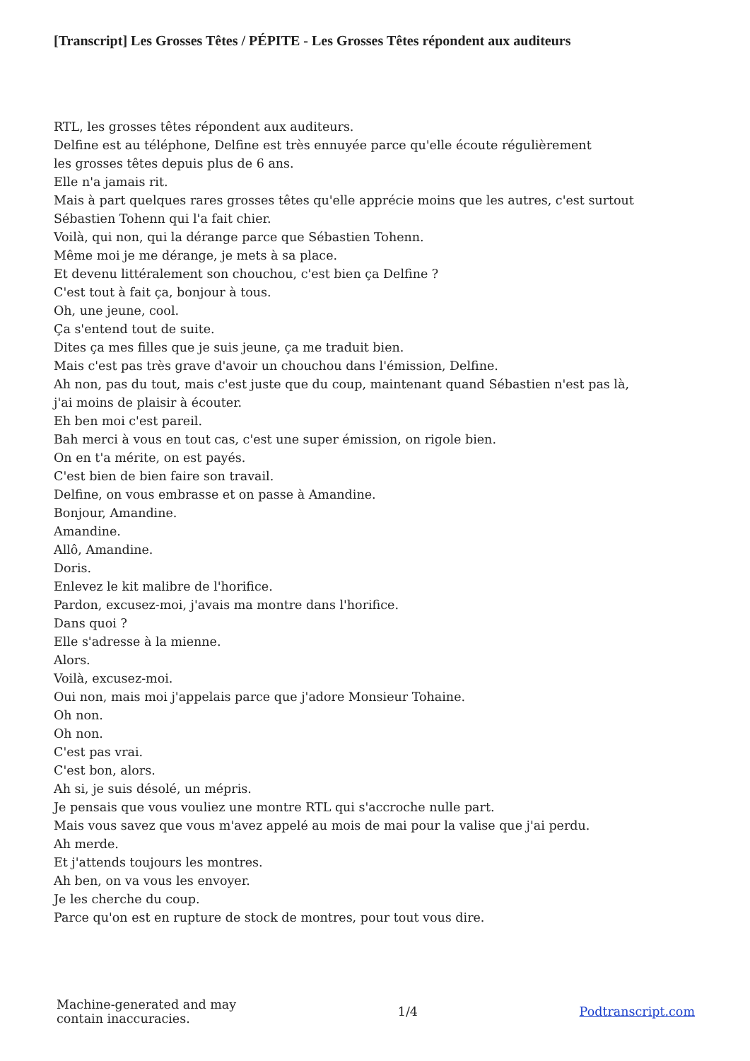[Transcript] Les Grosses Têtes / PÉPITE - Les Grosses Têtes répondent aux auditeurs
RTL, les grosses têtes répondent aux auditeurs.
Delfine est au téléphone, Delfine est très ennuyée parce qu'elle écoute régulièrement
les grosses têtes depuis plus de 6 ans.
Elle n'a jamais rit.
Mais à part quelques rares grosses têtes qu'elle apprécie moins que les autres, c'est surtout
Sébastien Tohenn qui l'a fait chier.
Voilà, qui non, qui la dérange parce que Sébastien Tohenn.
Même moi je me dérange, je mets à sa place.
Et devenu littéralement son chouchou, c'est bien ça Delfine ?
C'est tout à fait ça, bonjour à tous.
Oh, une jeune, cool.
Ça s'entend tout de suite.
Dites ça mes filles que je suis jeune, ça me traduit bien.
Mais c'est pas très grave d'avoir un chouchou dans l'émission, Delfine.
Ah non, pas du tout, mais c'est juste que du coup, maintenant quand Sébastien n'est pas là,
j'ai moins de plaisir à écouter.
Eh ben moi c'est pareil.
Bah merci à vous en tout cas, c'est une super émission, on rigole bien.
On en t'a mérite, on est payés.
C'est bien de bien faire son travail.
Delfine, on vous embrasse et on passe à Amandine.
Bonjour, Amandine.
Amandine.
Allô, Amandine.
Doris.
Enlevez le kit malibre de l'horifice.
Pardon, excusez-moi, j'avais ma montre dans l'horifice.
Dans quoi ?
Elle s'adresse à la mienne.
Alors.
Voilà, excusez-moi.
Oui non, mais moi j'appelais parce que j'adore Monsieur Tohaine.
Oh non.
Oh non.
C'est pas vrai.
C'est bon, alors.
Ah si, je suis désolé, un mépris.
Je pensais que vous vouliez une montre RTL qui s'accroche nulle part.
Mais vous savez que vous m'avez appelé au mois de mai pour la valise que j'ai perdu.
Ah merde.
Et j'attends toujours les montres.
Ah ben, on va vous les envoyer.
Je les cherche du coup.
Parce qu'on est en rupture de stock de montres, pour tout vous dire.
Machine-generated and may
contain inaccuracies.
1/4 Podtranscript.com